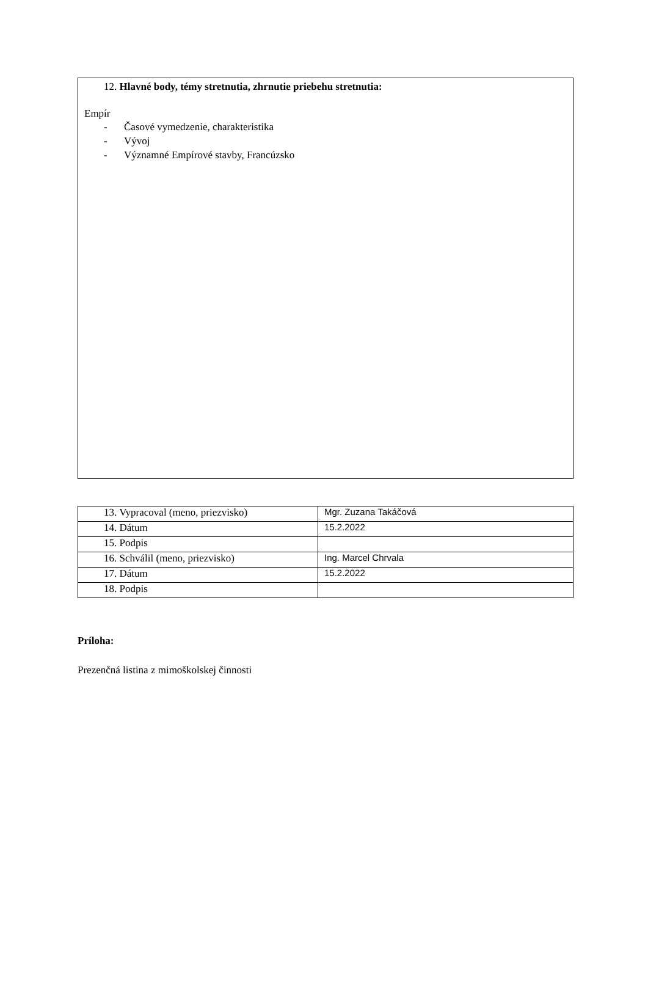12. Hlavné body, témy stretnutia, zhrnutie priebehu stretnutia:
Empír
- Časové vymedzenie, charakteristika
- Vývoj
- Významné Empírové stavby, Francúzsko
| 13. Vypracoval (meno, priezvisko) | Mgr. Zuzana Takáčová |
| 14. Dátum | 15.2.2022 |
| 15. Podpis | |
| 16. Schválil (meno, priezvisko) | Ing. Marcel Chrvala |
| 17. Dátum | 15.2.2022 |
| 18. Podpis | |
Príloha:
Prezenčná listina z mimoškolskej činnosti